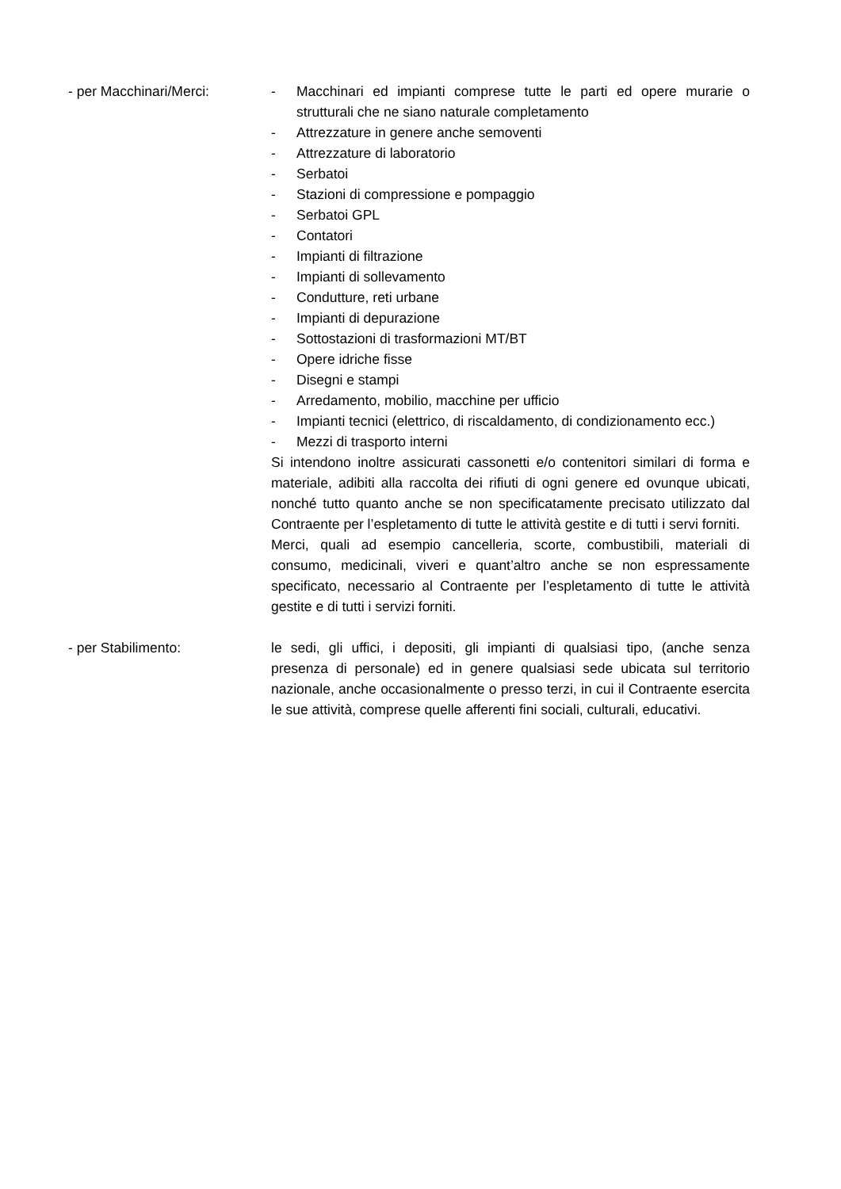- per Macchinari/Merci: - Macchinari ed impianti comprese tutte le parti ed opere murarie o strutturali che ne siano naturale completamento
- Attrezzature in genere anche semoventi
- Attrezzature di laboratorio
- Serbatoi
- Stazioni di compressione e pompaggio
- Serbatoi GPL
- Contatori
- Impianti di filtrazione
- Impianti di sollevamento
- Condutture, reti urbane
- Impianti di depurazione
- Sottostazioni di trasformazioni MT/BT
- Opere idriche fisse
- Disegni e stampi
- Arredamento, mobilio, macchine per ufficio
- Impianti tecnici (elettrico, di riscaldamento, di condizionamento ecc.)
- Mezzi di trasporto interni
Si intendono inoltre assicurati cassonetti e/o contenitori similari di forma e materiale, adibiti alla raccolta dei rifiuti di ogni genere ed ovunque ubicati, nonché tutto quanto anche se non specificatamente precisato utilizzato dal Contraente per l’espletamento di tutte le attività gestite e di tutti i servi forniti.
Merci, quali ad esempio cancelleria, scorte, combustibili, materiali di consumo, medicinali, viveri e quant’altro anche se non espressamente specificato, necessario al Contraente per l’espletamento di tutte le attività gestite e di tutti i servizi forniti.
- per Stabilimento: le sedi, gli uffici, i depositi, gli impianti di qualsiasi tipo, (anche senza presenza di personale) ed in genere qualsiasi sede ubicata sul territorio nazionale, anche occasionalmente o presso terzi, in cui il Contraente esercita le sue attività, comprese quelle afferenti fini sociali, culturali, educativi.